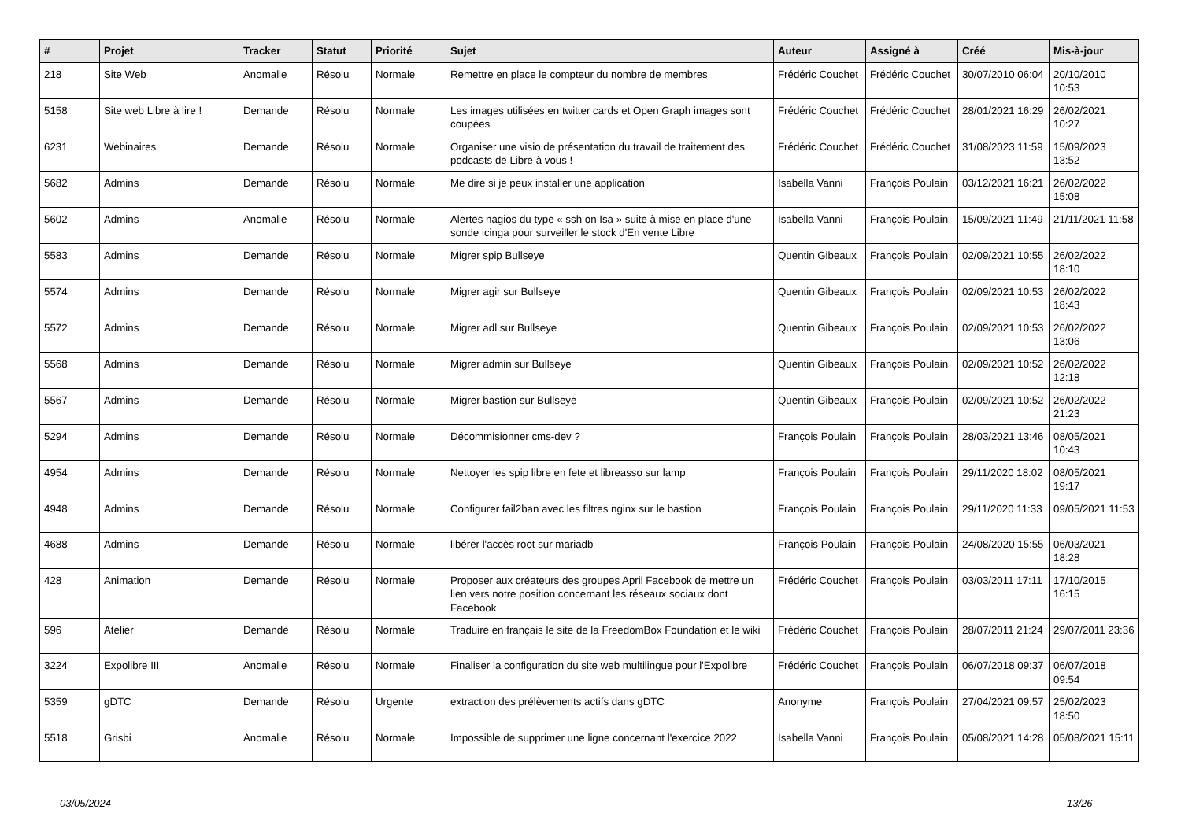| # | Projet | Tracker | Statut | Priorité | Sujet | Auteur | Assigné à | Créé | Mis-à-jour |
| --- | --- | --- | --- | --- | --- | --- | --- | --- | --- |
| 218 | Site Web | Anomalie | Résolu | Normale | Remettre en place le compteur du nombre de membres | Frédéric Couchet | Frédéric Couchet | 30/07/2010 06:04 | 20/10/2010 10:53 |
| 5158 | Site web Libre à lire ! | Demande | Résolu | Normale | Les images utilisées en twitter cards et Open Graph images sont coupées | Frédéric Couchet | Frédéric Couchet | 28/01/2021 16:29 | 26/02/2021 10:27 |
| 6231 | Webinaires | Demande | Résolu | Normale | Organiser une visio de présentation du travail de traitement des podcasts de Libre à vous ! | Frédéric Couchet | Frédéric Couchet | 31/08/2023 11:59 | 15/09/2023 13:52 |
| 5682 | Admins | Demande | Résolu | Normale | Me dire si je peux installer une application | Isabella Vanni | François Poulain | 03/12/2021 16:21 | 26/02/2022 15:08 |
| 5602 | Admins | Anomalie | Résolu | Normale | Alertes nagios du type « ssh on Isa » suite à mise en place d'une sonde icinga pour surveiller le stock d'En vente Libre | Isabella Vanni | François Poulain | 15/09/2021 11:49 | 21/11/2021 11:58 |
| 5583 | Admins | Demande | Résolu | Normale | Migrer spip Bullseye | Quentin Gibeaux | François Poulain | 02/09/2021 10:55 | 26/02/2022 18:10 |
| 5574 | Admins | Demande | Résolu | Normale | Migrer agir sur Bullseye | Quentin Gibeaux | François Poulain | 02/09/2021 10:53 | 26/02/2022 18:43 |
| 5572 | Admins | Demande | Résolu | Normale | Migrer adl sur Bullseye | Quentin Gibeaux | François Poulain | 02/09/2021 10:53 | 26/02/2022 13:06 |
| 5568 | Admins | Demande | Résolu | Normale | Migrer admin sur Bullseye | Quentin Gibeaux | François Poulain | 02/09/2021 10:52 | 26/02/2022 12:18 |
| 5567 | Admins | Demande | Résolu | Normale | Migrer bastion sur Bullseye | Quentin Gibeaux | François Poulain | 02/09/2021 10:52 | 26/02/2022 21:23 |
| 5294 | Admins | Demande | Résolu | Normale | Décommisionner cms-dev ? | François Poulain | François Poulain | 28/03/2021 13:46 | 08/05/2021 10:43 |
| 4954 | Admins | Demande | Résolu | Normale | Nettoyer les spip libre en fete et libreasso sur lamp | François Poulain | François Poulain | 29/11/2020 18:02 | 08/05/2021 19:17 |
| 4948 | Admins | Demande | Résolu | Normale | Configurer fail2ban avec les filtres nginx sur le bastion | François Poulain | François Poulain | 29/11/2020 11:33 | 09/05/2021 11:53 |
| 4688 | Admins | Demande | Résolu | Normale | libérer l'accès root sur mariadb | François Poulain | François Poulain | 24/08/2020 15:55 | 06/03/2021 18:28 |
| 428 | Animation | Demande | Résolu | Normale | Proposer aux créateurs des groupes April Facebook de mettre un lien vers notre position concernant les réseaux sociaux dont Facebook | Frédéric Couchet | François Poulain | 03/03/2011 17:11 | 17/10/2015 16:15 |
| 596 | Atelier | Demande | Résolu | Normale | Traduire en français le site de la FreedomBox Foundation et le wiki | Frédéric Couchet | François Poulain | 28/07/2011 21:24 | 29/07/2011 23:36 |
| 3224 | Expolibre III | Anomalie | Résolu | Normale | Finaliser la configuration du site web multilingue pour l'Expolibre | Frédéric Couchet | François Poulain | 06/07/2018 09:37 | 06/07/2018 09:54 |
| 5359 | gDTC | Demande | Résolu | Urgente | extraction des prélèvements actifs dans gDTC | Anonyme | François Poulain | 27/04/2021 09:57 | 25/02/2023 18:50 |
| 5518 | Grisbi | Anomalie | Résolu | Normale | Impossible de supprimer une ligne concernant l'exercice 2022 | Isabella Vanni | François Poulain | 05/08/2021 14:28 | 05/08/2021 15:11 |
03/05/2024 13/26